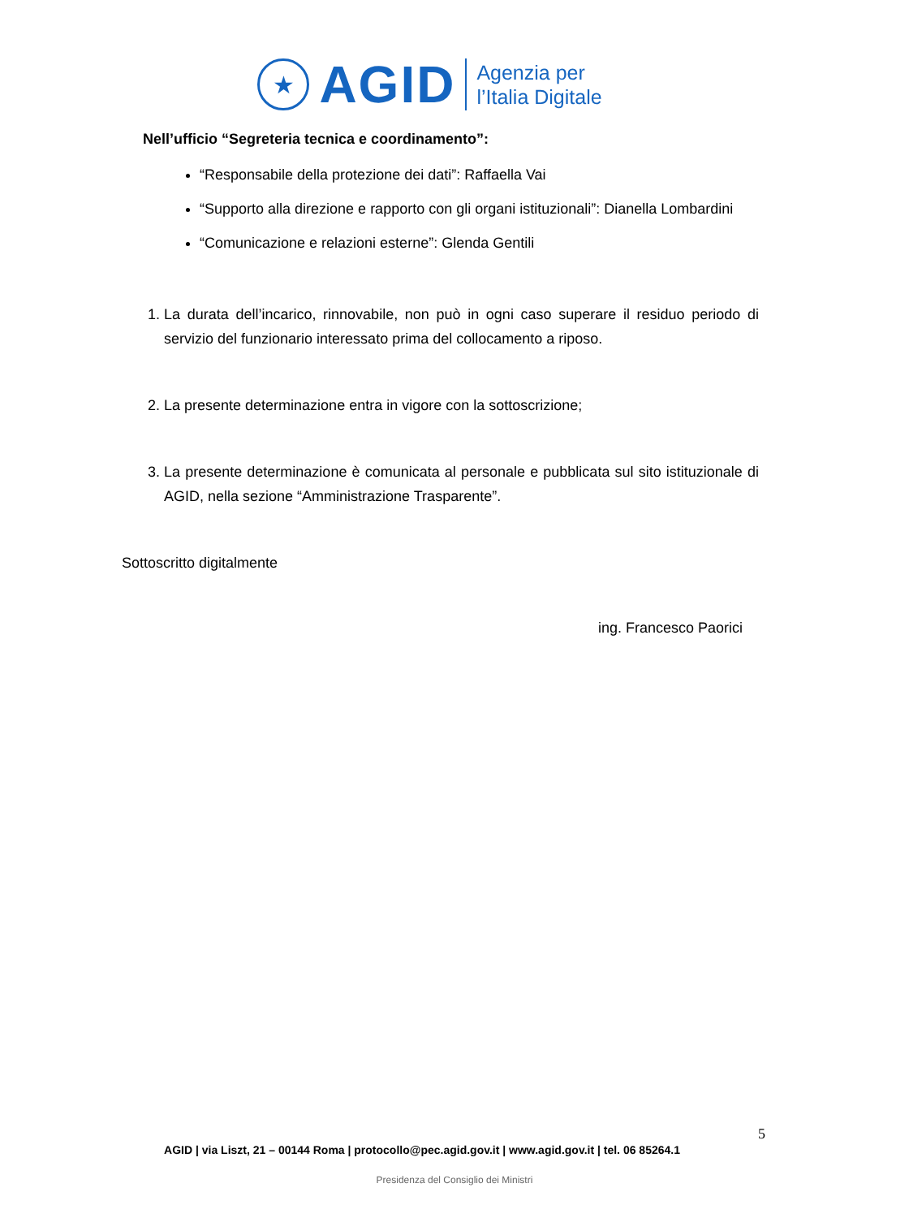★
AGID
Agenzia per
l’Italia Digitale
Nell’ufficio “Segreteria tecnica e coordinamento”:
“Responsabile della protezione dei dati”: Raffaella Vai
“Supporto alla direzione e rapporto con gli organi istituzionali”: Dianella Lombardini
“Comunicazione e relazioni esterne”: Glenda Gentili
1. La durata dell’incarico, rinnovabile, non può in ogni caso superare il residuo periodo di servizio del funzionario interessato prima del collocamento a riposo.
2. La presente determinazione entra in vigore con la sottoscrizione;
3. La presente determinazione è comunicata al personale e pubblicata sul sito istituzionale di AGID, nella sezione “Amministrazione Trasparente”.
Sottoscritto digitalmente
ing. Francesco Paorici
5
AGID | via Liszt, 21 – 00144 Roma | protocollo@pec.agid.gov.it | www.agid.gov.it | tel. 06 85264.1
Presidenza del Consiglio dei Ministri